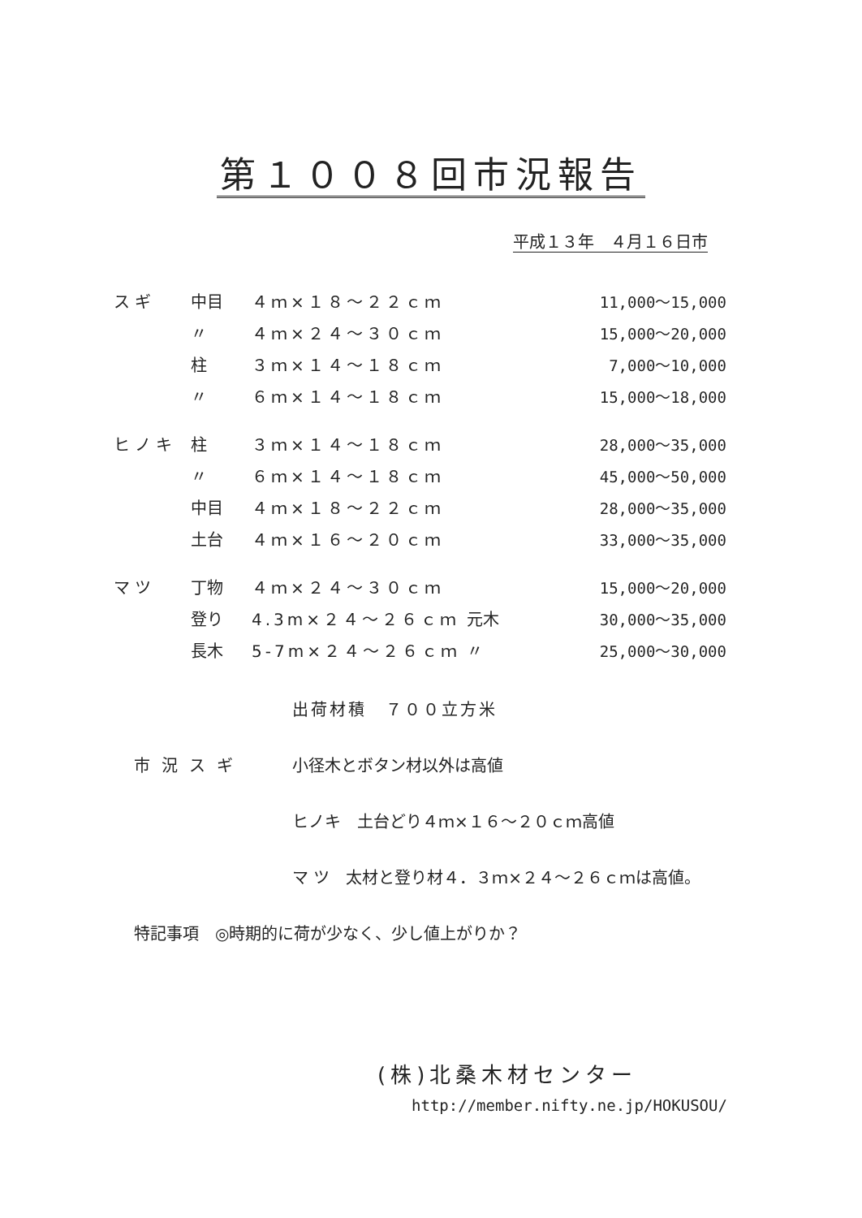第１００８回市況報告
平成１３年　４月１６日市
| スギ | 中目 | ４ｍ×１８～２２ｃｍ | | 11,000～15,000 |
| | 〃 | ４ｍ×２４～３０ｃｍ | | 15,000～20,000 |
| | 柱 | ３ｍ×１４～１８ｃｍ | | 7,000～10,000 |
| | 〃 | ６ｍ×１４～１８ｃｍ | | 15,000～18,000 |
| ヒノキ | 柱 | ３ｍ×１４～１８ｃｍ | | 28,000～35,000 |
| | 〃 | ６ｍ×１４～１８ｃｍ | | 45,000～50,000 |
| | 中目 | ４ｍ×１８～２２ｃｍ | | 28,000～35,000 |
| | 土台 | ４ｍ×１６～２０ｃｍ | | 33,000～35,000 |
| マツ | 丁物 | ４ｍ×２４～３０ｃｍ | | 15,000～20,000 |
| | 登り | 4.3m×２４～２６ｃｍ | 元木 | 30,000～35,000 |
| | 長木 | 5-7m×２４～２６ｃｍ | 〃 | 25,000～30,000 |
出荷材積　７００立方米
市況スギ 小径木とボタン材以外は高値
ヒノキ　土台どり４ｍ×１６～２０ｃｍ高値
マ ツ　太材と登り材４．３ｍ×２４～２６ｃｍは高値。
特記事項　◎時期的に荷が少なく、少し値上がりか？
(株)北桑木材センター
http://member.nifty.ne.jp/HOKUSOU/